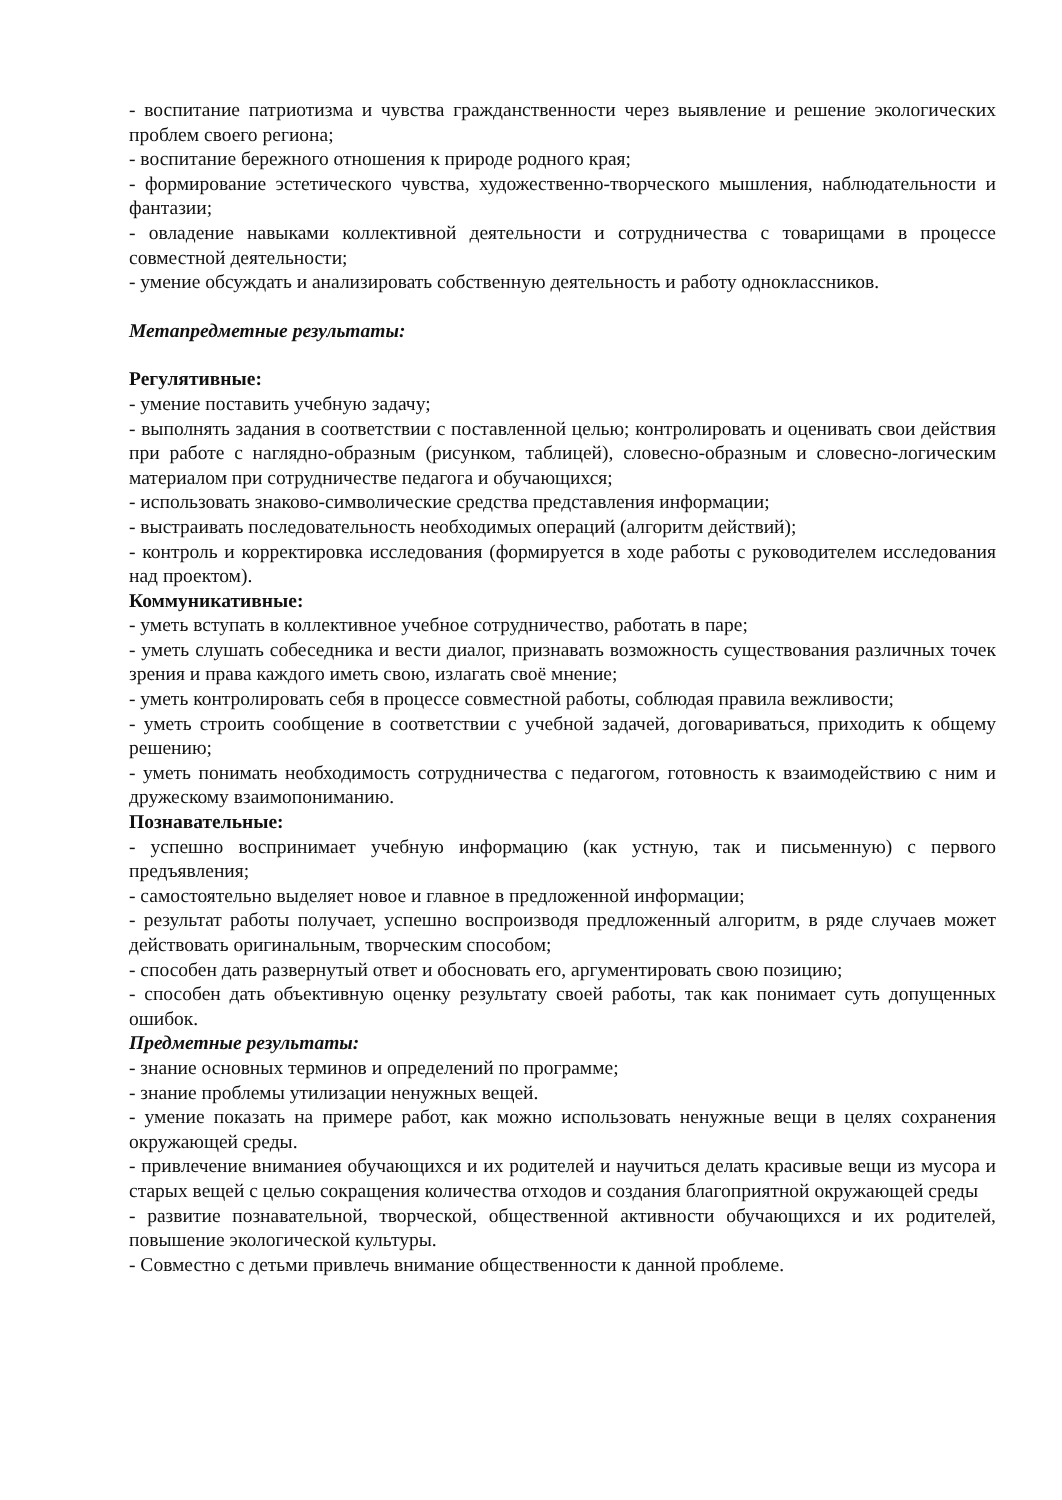- воспитание патриотизма и чувства гражданственности через выявление и решение экологических проблем своего региона;
- воспитание бережного отношения к природе родного края;
- формирование эстетического чувства, художественно-творческого мышления, наблюдательности и фантазии;
- овладение навыками коллективной деятельности и сотрудничества с товарищами в процессе совместной деятельности;
- умение обсуждать и анализировать собственную деятельность и работу одноклассников.
Метапредметные результаты:
Регулятивные:
- умение поставить учебную задачу;
- выполнять задания в соответствии с поставленной целью; контролировать и оценивать свои действия при работе с наглядно-образным (рисунком, таблицей), словесно-образным и словесно-логическим материалом при сотрудничестве педагога и обучающихся;
- использовать знаково-символические средства представления информации;
- выстраивать последовательность необходимых операций (алгоритм действий);
- контроль и корректировка исследования (формируется в ходе работы с руководителем исследования над проектом).
Коммуникативные:
- уметь вступать в коллективное учебное сотрудничество, работать в паре;
- уметь слушать собеседника и вести диалог, признавать возможность существования различных точек зрения и права каждого иметь свою, излагать своё мнение;
- уметь контролировать себя в процессе совместной работы, соблюдая правила вежливости;
- уметь строить сообщение в соответствии с учебной задачей, договариваться, приходить к общему решению;
- уметь понимать необходимость сотрудничества с педагогом, готовность к взаимодействию с ним и дружескому взаимопониманию.
Познавательные:
- успешно воспринимает учебную информацию (как устную, так и письменную) с первого предъявления;
- самостоятельно выделяет новое и главное в предложенной информации;
- результат работы получает, успешно воспроизводя предложенный алгоритм, в ряде случаев может действовать оригинальным, творческим способом;
- способен дать развернутый ответ и обосновать его, аргументировать свою позицию;
- способен дать объективную оценку результату своей работы, так как понимает суть допущенных ошибок.
Предметные результаты:
- знание основных терминов и определений по программе;
- знание проблемы утилизации ненужных вещей.
- умение показать на примере работ, как можно использовать ненужные вещи в целях сохранения окружающей среды.
- привлечение вниманиея обучающихся и их родителей и научиться делать красивые вещи из мусора и старых вещей с целью сокращения количества отходов и создания благоприятной окружающей среды
- развитие познавательной, творческой, общественной активности обучающихся и их родителей, повышение экологической культуры.
- Совместно с детьми привлечь внимание общественности к данной проблеме.